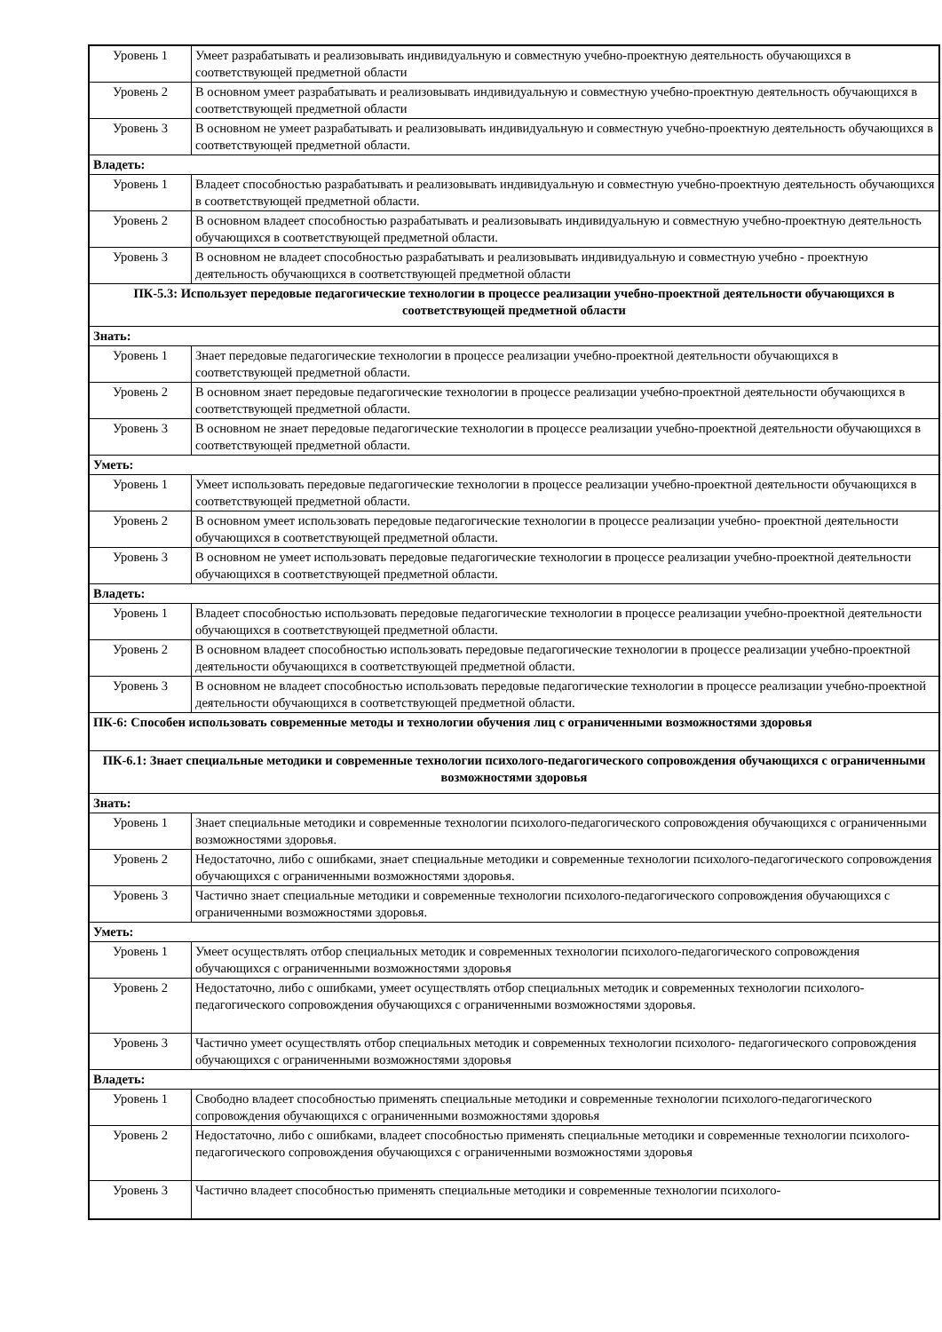| Уровень 1 | Умеет разрабатывать и реализовывать индивидуальную и совместную учебно-проектную деятельность обучающихся в соответствующей предметной области |
| Уровень 2 | В основном умеет разрабатывать и реализовывать индивидуальную и совместную учебно-проектную деятельность обучающихся в соответствующей предметной области |
| Уровень 3 | В основном не умеет разрабатывать и реализовывать индивидуальную и совместную учебно-проектную деятельность обучающихся в соответствующей предметной области. |
| Владеть: | |
| Уровень 1 | Владеет способностью разрабатывать и реализовывать индивидуальную и совместную учебно-проектную деятельность обучающихся в соответствующей предметной области. |
| Уровень 2 | В основном владеет способностью разрабатывать и реализовывать индивидуальную и совместную учебно-проектную деятельность обучающихся в соответствующей предметной области. |
| Уровень 3 | В основном не владеет способностью разрабатывать и реализовывать индивидуальную и совместную учебно - проектную деятельность обучающихся в соответствующей предметной области |
| ПК-5.3: Использует передовые педагогические технологии в процессе реализации учебно-проектной деятельности обучающихся в соответствующей предметной области | |
| Знать: | |
| Уровень 1 | Знает передовые педагогические технологии в процессе реализации учебно-проектной деятельности обучающихся в соответствующей предметной области. |
| Уровень 2 | В основном знает передовые педагогические технологии в процессе реализации учебно-проектной деятельности обучающихся в соответствующей предметной области. |
| Уровень 3 | В основном не знает передовые педагогические технологии в процессе реализации учебно-проектной деятельности обучающихся в соответствующей предметной области. |
| Уметь: | |
| Уровень 1 | Умеет использовать передовые педагогические технологии в процессе реализации учебно-проектной деятельности обучающихся в соответствующей предметной области. |
| Уровень 2 | В основном умеет использовать передовые педагогические технологии в процессе реализации учебно- проектной деятельности обучающихся в соответствующей предметной области. |
| Уровень 3 | В основном не умеет использовать передовые педагогические технологии в процессе реализации учебно-проектной деятельности обучающихся в соответствующей предметной области. |
| Владеть: | |
| Уровень 1 | Владеет способностью использовать передовые педагогические технологии в процессе реализации учебно-проектной деятельности обучающихся в соответствующей предметной области. |
| Уровень 2 | В основном владеет способностью использовать передовые педагогические технологии в процессе реализации учебно-проектной деятельности обучающихся в соответствующей предметной области. |
| Уровень 3 | В основном не владеет способностью использовать передовые педагогические технологии в процессе реализации учебно-проектной деятельности обучающихся в соответствующей предметной области. |
| ПК-6: Способен использовать современные методы и технологии обучения лиц с ограниченными возможностями здоровья | |
| ПК-6.1: Знает специальные методики и современные технологии психолого-педагогического сопровождения обучающихся с ограниченными возможностями здоровья | |
| Знать: | |
| Уровень 1 | Знает специальные методики и современные технологии психолого-педагогического сопровождения обучающихся с ограниченными возможностями здоровья. |
| Уровень 2 | Недостаточно, либо с ошибками, знает специальные методики и современные технологии психолого-педагогического сопровождения обучающихся с ограниченными возможностями здоровья. |
| Уровень 3 | Частично знает специальные методики и современные технологии психолого-педагогического сопровождения обучающихся с ограниченными возможностями здоровья. |
| Уметь: | |
| Уровень 1 | Умеет осуществлять отбор специальных методик и современных технологии психолого-педагогического сопровождения обучающихся с ограниченными возможностями здоровья |
| Уровень 2 | Недостаточно, либо с ошибками, умеет осуществлять отбор специальных методик и современных технологии психолого-педагогического сопровождения обучающихся с ограниченными возможностями здоровья. |
| Уровень 3 | Частично умеет осуществлять отбор специальных методик и современных технологии психолого- педагогического сопровождения обучающихся с ограниченными возможностями здоровья |
| Владеть: | |
| Уровень 1 | Свободно владеет способностью применять специальные методики и современные технологии психолого-педагогического сопровождения обучающихся с ограниченными возможностями здоровья |
| Уровень 2 | Недостаточно, либо с ошибками, владеет способностью применять специальные методики и современные технологии психолого-педагогического сопровождения обучающихся с ограниченными возможностями здоровья |
| Уровень 3 | Частично владеет способностью применять специальные методики и современные технологии психолого- |